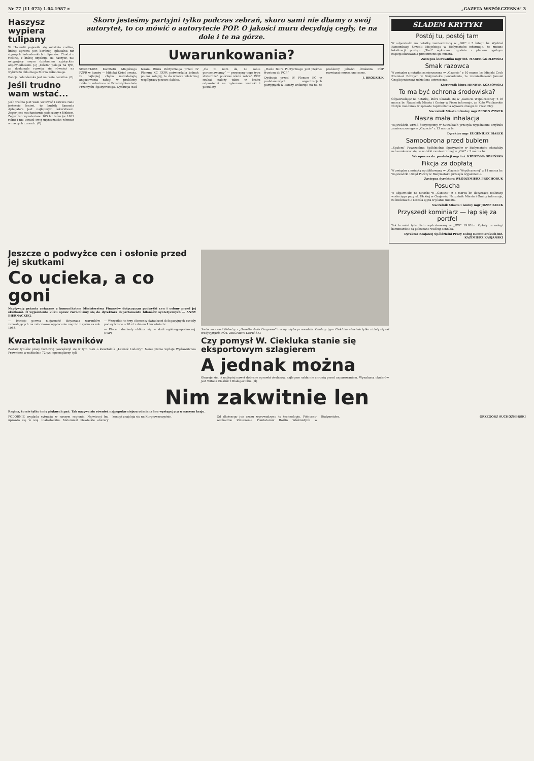Nr 77 (11 072) 1.04.1987 r. „GAZETA WSPÓŁCZESNA” 3
Haszysz wypiera tulipany
W Holandii pojawiła się ostatnio roślina, której uprawa jest bardziej opłacalna niż słynnych holenderskich tulipanów. Chodzi o roślinę, z której uzyskuje się haszysz, nie ustępujący swym działaniem azjatyckim odpowiednikom. Jej „zaleta” polega na tym, że doskonale rozwija się również na wybrzeżu chłodnego Morza Północnego.
Policja holenderska jest na razie bezsilna. (P)
Jeśli trudno wam wstać...
Jeśli trudno jest wam wstawać i zawsze rano jesteście leniwi, to budzik Samuela Aplegate'a jest najlepszym lekarstwem. Zegar jest mechanicznie połączony z łóżkiem. Zegar ten wynaleziono 105 lat temu (w 1882 roku) i nie utracił swej użyteczności również w naszych czasach. (P)
Skoro jesteśmy partyjni tylko podczas zebrań, skoro sami nie dbamy o swój autorytet, to co mówić o autorytecie POP. O jakości muru decydują cegły, te na dole i te na górze.
Uwarunkowania?
SEKRETARZ Komitetu Miejskiego PZPR w Łomży — Mikołaj Kisiel uważa, że najlepiej chyba metodologię angażowania załogi w problemy zakładu wdrożono w Przedsiębiorstwie Przemysłu Spożywczego. Dyskusja nad tezami Biura Politycznego przed IV Plenum KC PZPR potwierdziła jednak po raz kolejny, że do wzorca właściwej współpracy jeszcze daleko.
„Co to nam da, że sobie porozmawiamy” — przyczyny tego typu stwierdzeń podczas wielu zebrań POP szukać należy także w braku odpowiedzi na zgłaszane wnioski i postulaty.
„Hasło Biura Politycznego jest piękne: frontem do POP.”
Dyskusja przed IV Plenum KC w podstawowych organizacjach partyjnych w Łomży wskazuje na to, że problemy jakości działania POP rozwiązać muszą one same.
J. BRODZIUK
ŚLADEM KRYTYKI
Postój tu, postój tam
W odpowiedzi na notatkę zamieszczoną w „GW” z 5 lutego br. Wydział Komunikacji Urzędu Miejskiego w Białymstoku informuje, że zmianę lokalizacji postoju „Taxi” wykonano zgodnie z planem ogólnym zagospodarowania przestrzennego miasta.
Zastępca kierownika mgr inż. MAREK GODLEWSKI
Smak razowca
W związku z notatką zamieszczoną w „Gazecie” z 10 marca br. Miejski Cech Rzemiosł Różnych w Białymstoku powiadamia, że rzemieślnikowi Janowi Czaplejewiczowi udzielono ostrzeżenia.
Kierownik biura HENRYK KOZŁOWSKI
To ma być ochrona środowiska?
Odpowiadając na notatkę, która ukazała się w „Gazecie Współczesnej” z 16 marca br. Naczelnik Miasta i Gminy w Piszu informuje, że Koło Wędkarskie złożyło meldunek w sprawie zaprzestania wywozu śniegu do rzeki Pisy.
Naczelnik Miasta i Gminy mgr ZENON ŻYWEK
Nasza mała inhalacja
Wojewódzki Urząd Statystyczny w Suwałkach przesyła wyjaśnienie artykułu zamieszczonego w „Gazecie” z 13 marca br.
Dyrektor mgr EUGENIUSZ BIAŁEK
Samoobrona przed bublem
„Społem” Powszechna Spółdzielnia Spożywców w Białymstoku chciałaby ustosunkować się do notatki zamieszczonej w „GW” z 3 marca br.
Wiceprezes ds. produkcji mgr inż. KRYSTYNA SOSIŃSKA
Fikcja za dopłatą
W związku z notatką opublikowaną w „Gazecie Współczesnej” z 11 marca br. Wojewódzki Urząd Poczty w Białymstoku przesyła wyjaśnienie.
Zastępca dyrektora WŁODZIMIERZ PROCHORUK
Posucha
W odpowiedzi na notatkę w „Gazecie” z 5 marca br. dotyczącą realizacji wodociągu przy ul. Ełckiej w Grajewie, Naczelnik Miasta i Gminy informuje, że budowa nie została ujęta w planie miasta.
Naczelnik Miasta i Gminy mgr JÓZEF KULIK
Przyszedł kominiarz — łap się za portfel
Tak brzmiał tytuł listu wydrukowany w „GW” 19.03.br. Opłaty za usługi kominiarskie są pobierane według cennika.
Dyrektor Krajowej Spółdzielni Pracy Usług Kominiarskich inż. KAZIMIERZ KASJAŃSKI
Jeszcze o podwyżce cen i osłonie przed jej skutkami
Co ucieka, a co goni
Napływają pytania związane z komunikatem Ministerstwa Finansów dotyczącym podwyżki cen i osłony przed jej skutkami. O wyjaśnienie kilku spraw zwróciliśmy się do dyrektora departamentu bilansów syntetycznych — ANNY BIERNACKIEJ.
— Istnieje pewna niejasność dotycząca warunków zezwalających na zaliczkowe wypłacanie nagród z zysku za rok 1986.
— Wszystkie te trzy elementy świadczeń delegacyjnych zostały podwyższone o 20 zł z dniem 1 kwietnia br.
— Płace i dochody oblicza się w skali ogólnogospodarczej. (PAP)
Kwartalnik ławników
Zestaw tytułów prasy fachowej powiększył się w tym roku o kwartalnik „Ławnik Ludowy”. Nowe pismo wydaje Wydawnictwo Prawnicze w nakładzie 72 tys. egzemplarzy. (pl)
Swiss success? Koledzy z „Gazetta della Congreso” trochę chyba przesadzili. Okulary typu Ciekluka niewiele tylko różnią się od tradycyjnych. FOT. ZBIGNIEW ŁUPIŃSKI
Czy pomysł W. Ciekluka stanie się eksportowym szlagierem
A jednak można
Okazuje się, iż najlepiej nawet dobrane oprawki okularów, najlepsze szkła nie chronią przed zaparowaniem. Wynalazcą okularów jest Witalis Ciekluk z Białegostoku. (zł)
Nim zakwitnie len
Regina, to nie tylko imię pięknych pań. Tak nazywa się również najpopularniejsza odmiana lnu występująca w naszym kraju.
PODOBNIE wygląda sytuacja w naszym regionie. Najwięcej lnu uprawia się w woj. białostockim. Natomiast niewielkie obszary konopi znajdują się na Kurpiowszczyźnie.
Od dłuższego już czasu wprowadzono tę technologię. Północno-wschodnie Zrzeszenie Plantatorów Roślin Włóknistych w Białymstoku.
GRZEGORZ SUCHOŻEBRSKI